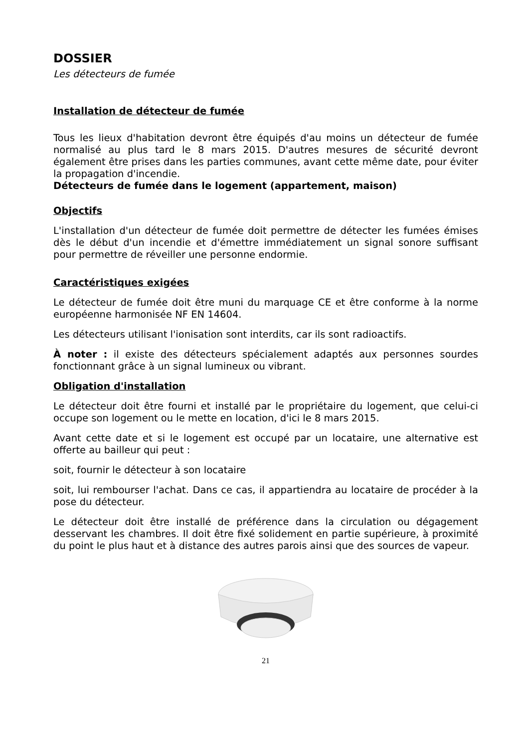DOSSIER
Les détecteurs de fumée
Installation de détecteur de fumée
Tous les lieux d'habitation devront être équipés d'au moins un détecteur de fumée normalisé au plus tard le 8 mars 2015. D'autres mesures de sécurité devront également être prises dans les parties communes, avant cette même date, pour éviter la propagation d'incendie.
Détecteurs de fumée dans le logement (appartement, maison)
Objectifs
L'installation d'un détecteur de fumée doit permettre de détecter les fumées émises dès le début d'un incendie et d'émettre immédiatement un signal sonore suffisant pour permettre de réveiller une personne endormie.
Caractéristiques exigées
Le détecteur de fumée doit être muni du marquage CE et être conforme à la norme européenne harmonisée NF EN 14604.
Les détecteurs utilisant l'ionisation sont interdits, car ils sont radioactifs.
À noter : il existe des détecteurs spécialement adaptés aux personnes sourdes fonctionnant grâce à un signal lumineux ou vibrant.
Obligation d'installation
Le détecteur doit être fourni et installé par le propriétaire du logement, que celui-ci occupe son logement ou le mette en location, d'ici le 8 mars 2015.
Avant cette date et si le logement est occupé par un locataire, une alternative est offerte au bailleur qui peut :
soit, fournir le détecteur à son locataire
soit, lui rembourser l'achat. Dans ce cas, il appartiendra au locataire de procéder à la pose du détecteur.
Le détecteur doit être installé de préférence dans la circulation ou dégagement desservant les chambres. Il doit être fixé solidement en partie supérieure, à proximité du point le plus haut et à distance des autres parois ainsi que des sources de vapeur.
21